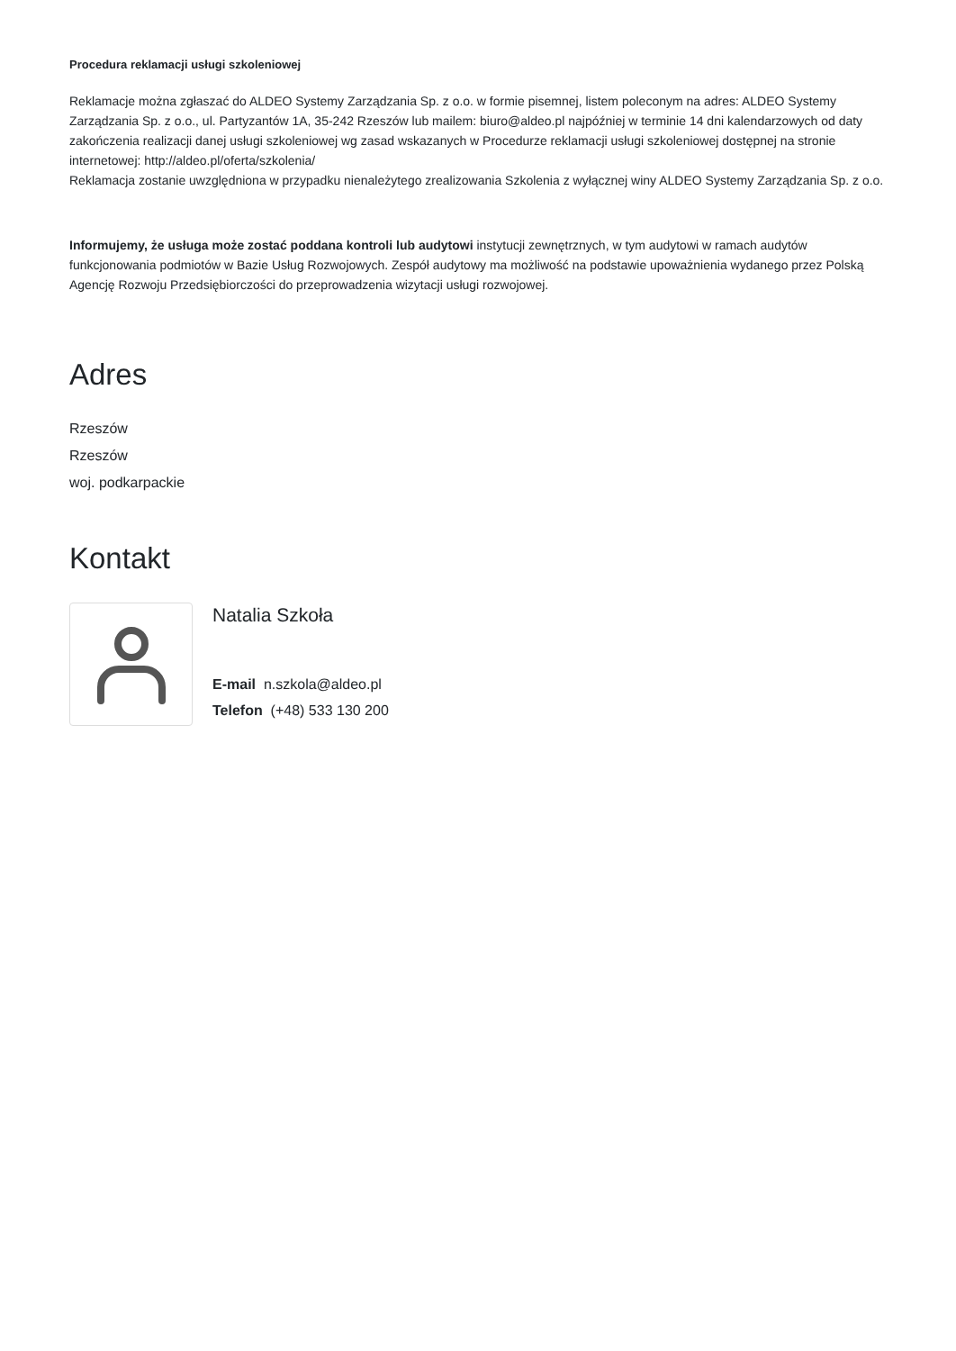Procedura reklamacji usługi szkoleniowej
Reklamacje można zgłaszać do ALDEO Systemy Zarządzania Sp. z o.o. w formie pisemnej, listem poleconym na adres: ALDEO Systemy Zarządzania Sp. z o.o., ul. Partyzantów 1A, 35-242 Rzeszów lub mailem: biuro@aldeo.pl najpóźniej w terminie 14 dni kalendarzowych od daty zakończenia realizacji danej usługi szkoleniowej wg zasad wskazanych w Procedurze reklamacji usługi szkoleniowej dostępnej na stronie internetowej: http://aldeo.pl/oferta/szkolenia/
Reklamacja zostanie uwzględniona w przypadku nienależytego zrealizowania Szkolenia z wyłącznej winy ALDEO Systemy Zarządzania Sp. z o.o.
Informujemy, że usługa może zostać poddana kontroli lub audytowi instytucji zewnętrznych, w tym audytowi w ramach audytów funkcjonowania podmiotów w Bazie Usług Rozwojowych. Zespół audytowy ma możliwość na podstawie upoważnienia wydanego przez Polską Agencję Rozwoju Przedsiębiorczości do przeprowadzenia wizytacji usługi rozwojowej.
Adres
Rzeszów
Rzeszów
woj. podkarpackie
Kontakt
Natalia Szkoła
E-mail n.szkola@aldeo.pl
Telefon (+48) 533 130 200